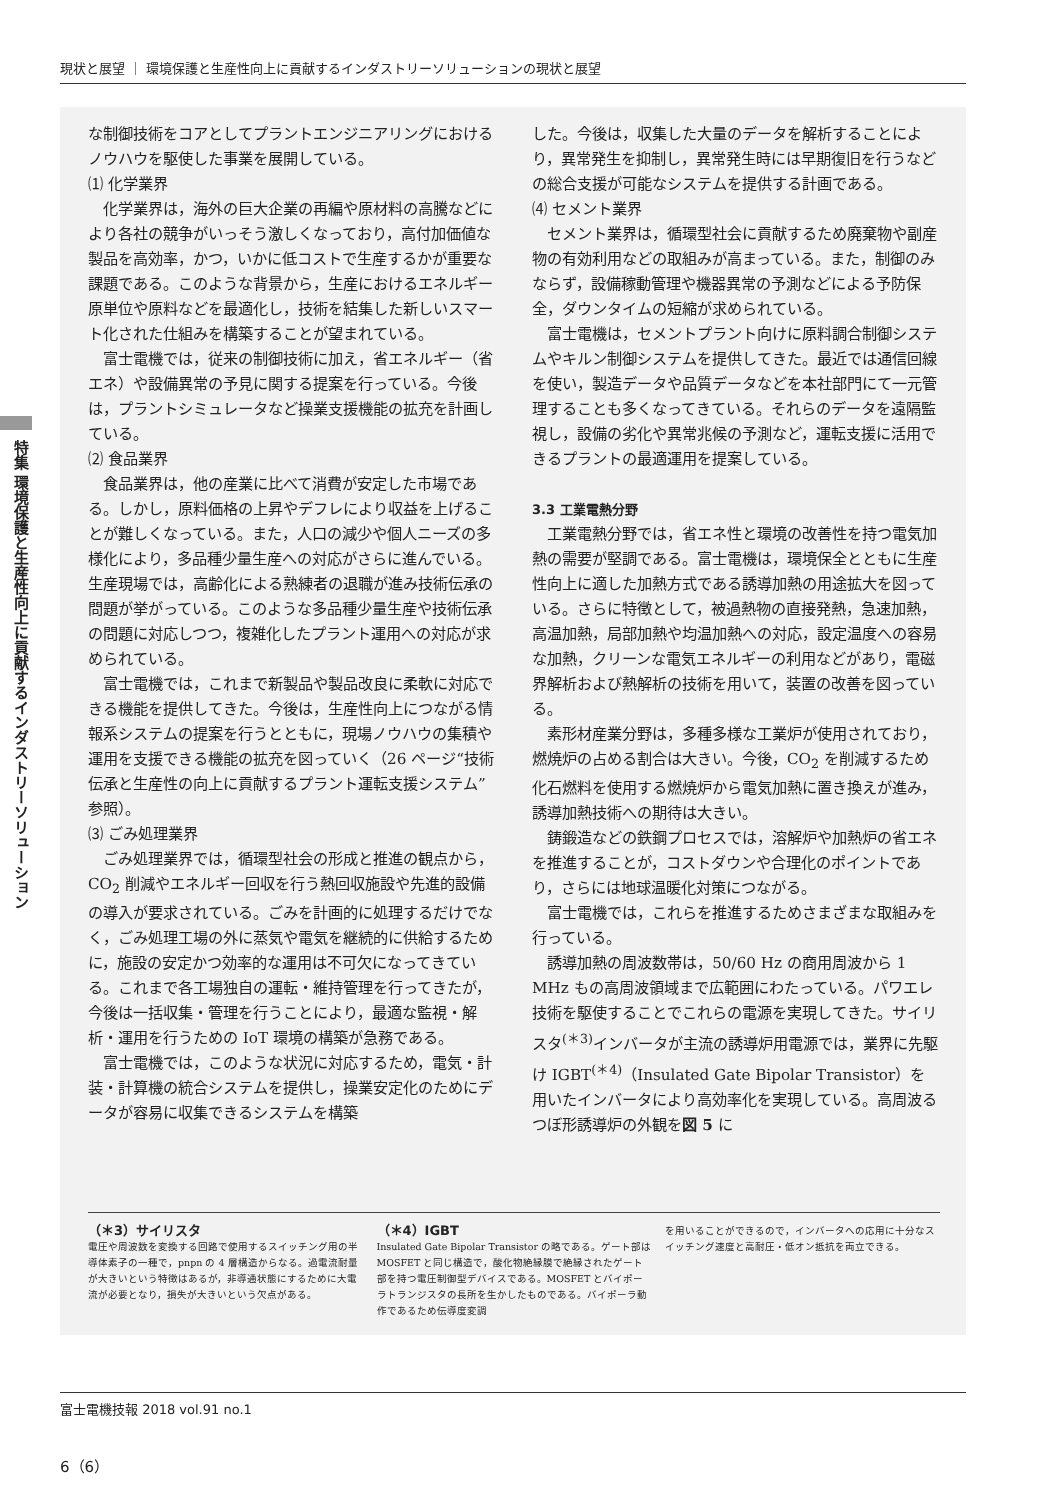現状と展望 ｜ 環境保護と生産性向上に貢献するインダストリーソリューションの現状と展望
特集 環境保護と生産性向上に貢献するインダストリーソリューション
な制御技術をコアとしてプラントエンジニアリングにおけるノウハウを駆使した事業を展開している。
⑴ 化学業界
化学業界は，海外の巨大企業の再編や原材料の高騰などにより各社の競争がいっそう激しくなっており，高付加価値な製品を高効率，かつ，いかに低コストで生産するかが重要な課題である。このような背景から，生産におけるエネルギー原単位や原料などを最適化し，技術を結集した新しいスマート化された仕組みを構築することが望まれている。
富士電機では，従来の制御技術に加え，省エネルギー（省エネ）や設備異常の予見に関する提案を行っている。今後は，プラントシミュレータなど操業支援機能の拡充を計画している。
⑵ 食品業界
食品業界は，他の産業に比べて消費が安定した市場である。しかし，原料価格の上昇やデフレにより収益を上げることが難しくなっている。また，人口の減少や個人ニーズの多様化により，多品種少量生産への対応がさらに進んでいる。生産現場では，高齢化による熟練者の退職が進み技術伝承の問題が挙がっている。このような多品種少量生産や技術伝承の問題に対応しつつ，複雑化したプラント運用への対応が求められている。
富士電機では，これまで新製品や製品改良に柔軟に対応できる機能を提供してきた。今後は，生産性向上につながる情報系システムの提案を行うとともに，現場ノウハウの集積や運用を支援できる機能の拡充を図っていく（26 ページ“技術伝承と生産性の向上に貢献するプラント運転支援システム”参照）。
⑶ ごみ処理業界
ごみ処理業界では，循環型社会の形成と推進の観点から，CO<sub>2</sub> 削減やエネルギー回収を行う熱回収施設や先進的設備の導入が要求されている。ごみを計画的に処理するだけでなく，ごみ処理工場の外に蒸気や電気を継続的に供給するために，施設の安定かつ効率的な運用は不可欠になってきている。これまで各工場独自の運転・維持管理を行ってきたが，今後は一括収集・管理を行うことにより，最適な監視・解析・運用を行うための IoT 環境の構築が急務である。
富士電機では，このような状況に対応するため，電気・計装・計算機の統合システムを提供し，操業安定化のためにデータが容易に収集できるシステムを構築
した。今後は，収集した大量のデータを解析することにより，異常発生を抑制し，異常発生時には早期復旧を行うなどの総合支援が可能なシステムを提供する計画である。
⑷ セメント業界
セメント業界は，循環型社会に貢献するため廃棄物や副産物の有効利用などの取組みが高まっている。また，制御のみならず，設備稼動管理や機器異常の予測などによる予防保全，ダウンタイムの短縮が求められている。
富士電機は，セメントプラント向けに原料調合制御システムやキルン制御システムを提供してきた。最近では通信回線を使い，製造データや品質データなどを本社部門にて一元管理することも多くなってきている。それらのデータを遠隔監視し，設備の劣化や異常兆候の予測など，運転支援に活用できるプラントの最適運用を提案している。
3.3 工業電熱分野
工業電熱分野では，省エネ性と環境の改善性を持つ電気加熱の需要が堅調である。富士電機は，環境保全とともに生産性向上に適した加熱方式である誘導加熱の用途拡大を図っている。さらに特徴として，被過熱物の直接発熱，急速加熱，高温加熱，局部加熱や均温加熱への対応，設定温度への容易な加熱，クリーンな電気エネルギーの利用などがあり，電磁界解析および熱解析の技術を用いて，装置の改善を図っている。
素形材産業分野は，多種多様な工業炉が使用されており，燃焼炉の占める割合は大きい。今後，CO<sub>2</sub> を削減するため化石燃料を使用する燃焼炉から電気加熱に置き換えが進み，誘導加熱技術への期待は大きい。
鋳鍛造などの鉄鋼プロセスでは，溶解炉や加熱炉の省エネを推進することが，コストダウンや合理化のポイントであり，さらには地球温暖化対策につながる。
富士電機では，これらを推進するためさまざまな取組みを行っている。
誘導加熱の周波数帯は，50/60 Hz の商用周波から 1 MHz もの高周波領域まで広範囲にわたっている。パワエレ技術を駆使することでこれらの電源を実現してきた。サイリスタ<sup>(＊3)</sup>インバータが主流の誘導炉用電源では，業界に先駆け IGBT<sup>(＊4)</sup>（Insulated Gate Bipolar Transistor）を用いたインバータにより高効率化を実現している。高周波るつぼ形誘導炉の外観を図 5 に
（＊3）サイリスタ
電圧や周波数を変換する回路で使用するスイッチング用の半導体素子の一種で，pnpn の 4 層構造からなる。過電流耐量が大きいという特徴はあるが，非導通状態にするために大電流が必要となり，損失が大きいという欠点がある。
（＊4）IGBT
Insulated Gate Bipolar Transistor の略である。ゲート部は MOSFET と同じ構造で，酸化物絶縁膜で絶縁されたゲート部を持つ電圧制御型デバイスである。MOSFET とバイポーラトランジスタの長所を生かしたものである。バイポーラ動作であるため伝導度変調
を用いることができるので，インバータへの応用に十分なスイッチング速度と高耐圧・低オン抵抗を両立できる。
富士電機技報 2018 vol.91 no.1
6（6）